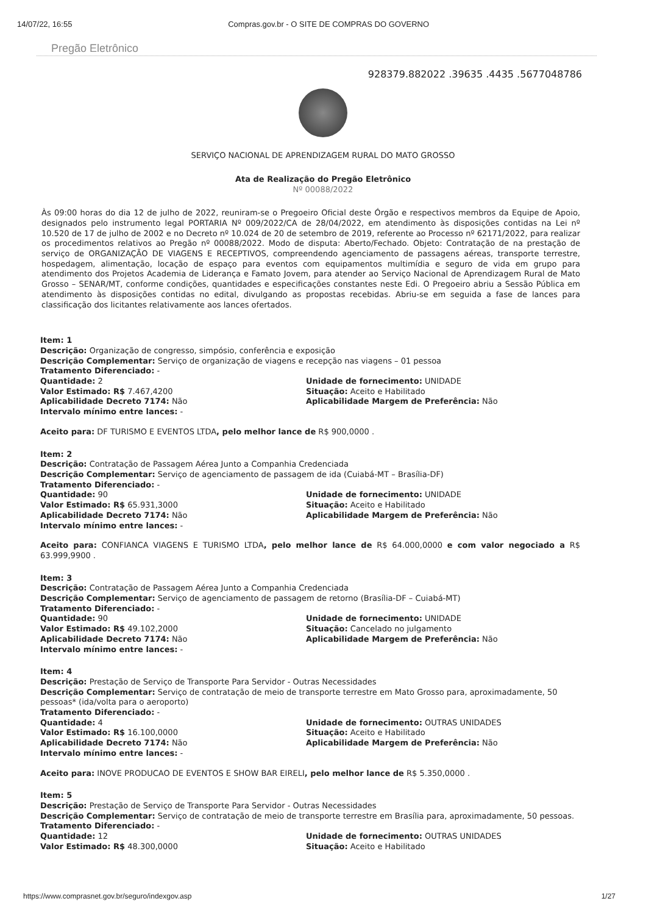14/07/22, 16:55 Compras.gov.br - O SITE DE COMPRAS DO GOVERNO
Pregão Eletrônico
928379.882022 .39635 .4435 .5677048786
SERVIÇO NACIONAL DE APRENDIZAGEM RURAL DO MATO GROSSO
Ata de Realização do Pregão Eletrônico
Nº 00088/2022
Às 09:00 horas do dia 12 de julho de 2022, reuniram-se o Pregoeiro Oficial deste Órgão e respectivos membros da Equipe de Apoio, designados pelo instrumento legal PORTARIA Nº 009/2022/CA de 28/04/2022, em atendimento às disposições contidas na Lei nº 10.520 de 17 de julho de 2002 e no Decreto nº 10.024 de 20 de setembro de 2019, referente ao Processo nº 62171/2022, para realizar os procedimentos relativos ao Pregão nº 00088/2022. Modo de disputa: Aberto/Fechado. Objeto: Contratação de na prestação de serviço de ORGANIZAÇÃO DE VIAGENS E RECEPTIVOS, compreendendo agenciamento de passagens aéreas, transporte terrestre, hospedagem, alimentação, locação de espaço para eventos com equipamentos multimídia e seguro de vida em grupo para atendimento dos Projetos Academia de Liderança e Famato Jovem, para atender ao Serviço Nacional de Aprendizagem Rural de Mato Grosso – SENAR/MT, conforme condições, quantidades e especificações constantes neste Edi. O Pregoeiro abriu a Sessão Pública em atendimento às disposições contidas no edital, divulgando as propostas recebidas. Abriu-se em seguida a fase de lances para classificação dos licitantes relativamente aos lances ofertados.
Item: 1
Descrição: Organização de congresso, simpósio, conferência e exposição
Descrição Complementar: Serviço de organização de viagens e recepção nas viagens – 01 pessoa
Tratamento Diferenciado: -
Quantidade: 2
Valor Estimado: R$ 7.467,4200
Aplicabilidade Decreto 7174: Não
Intervalo mínimo entre lances: -
Unidade de fornecimento: UNIDADE
Situação: Aceito e Habilitado
Aplicabilidade Margem de Preferência: Não
Aceito para: DF TURISMO E EVENTOS LTDA, pelo melhor lance de R$ 900,0000 .
Item: 2
Descrição: Contratação de Passagem Aérea Junto a Companhia Credenciada
Descrição Complementar: Serviço de agenciamento de passagem de ida (Cuiabá-MT – Brasília-DF)
Tratamento Diferenciado: -
Quantidade: 90
Valor Estimado: R$ 65.931,3000
Aplicabilidade Decreto 7174: Não
Intervalo mínimo entre lances: -
Unidade de fornecimento: UNIDADE
Situação: Aceito e Habilitado
Aplicabilidade Margem de Preferência: Não
Aceito para: CONFIANCA VIAGENS E TURISMO LTDA, pelo melhor lance de R$ 64.000,0000 e com valor negociado a R$ 63.999,9900 .
Item: 3
Descrição: Contratação de Passagem Aérea Junto a Companhia Credenciada
Descrição Complementar: Serviço de agenciamento de passagem de retorno (Brasília-DF – Cuiabá-MT)
Tratamento Diferenciado: -
Quantidade: 90
Valor Estimado: R$ 49.102,2000
Aplicabilidade Decreto 7174: Não
Intervalo mínimo entre lances: -
Unidade de fornecimento: UNIDADE
Situação: Cancelado no julgamento
Aplicabilidade Margem de Preferência: Não
Item: 4
Descrição: Prestação de Serviço de Transporte Para Servidor - Outras Necessidades
Descrição Complementar: Serviço de contratação de meio de transporte terrestre em Mato Grosso para, aproximadamente, 50 pessoas* (ida/volta para o aeroporto)
Tratamento Diferenciado: -
Quantidade: 4
Valor Estimado: R$ 16.100,0000
Aplicabilidade Decreto 7174: Não
Intervalo mínimo entre lances: -
Unidade de fornecimento: OUTRAS UNIDADES
Situação: Aceito e Habilitado
Aplicabilidade Margem de Preferência: Não
Aceito para: INOVE PRODUCAO DE EVENTOS E SHOW BAR EIRELI, pelo melhor lance de R$ 5.350,0000 .
Item: 5
Descrição: Prestação de Serviço de Transporte Para Servidor - Outras Necessidades
Descrição Complementar: Serviço de contratação de meio de transporte terrestre em Brasília para, aproximadamente, 50 pessoas.
Tratamento Diferenciado: -
Quantidade: 12
Valor Estimado: R$ 48.300,0000
Unidade de fornecimento: OUTRAS UNIDADES
Situação: Aceito e Habilitado
https://www.comprasnet.gov.br/seguro/indexgov.asp 1/27